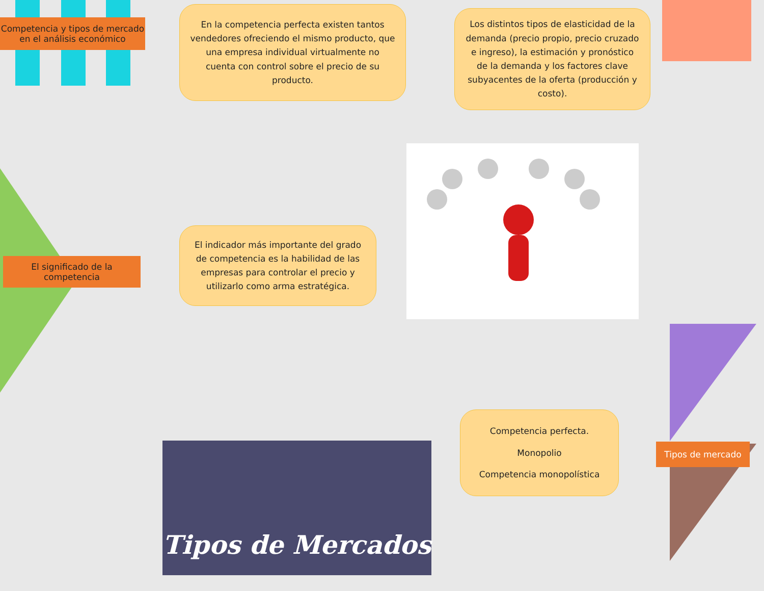Competencia y tipos de mercado en el análisis económico
En la competencia perfecta existen tantos vendedores ofreciendo el mismo producto, que una empresa individual virtualmente no cuenta con control sobre el precio de su producto.
Los distintos tipos de elasticidad de la demanda (precio propio, precio cruzado e ingreso), la estimación y pronóstico de la demanda y los factores clave subyacentes de la oferta (producción y costo).
El significado de la competencia
El indicador más importante del grado de competencia es la habilidad de las empresas para controlar el precio y utilizarlo como arma estratégica.
Tipos de Mercados
Competencia perfecta.
Monopolio
Competencia monopolística
Tipos de mercado